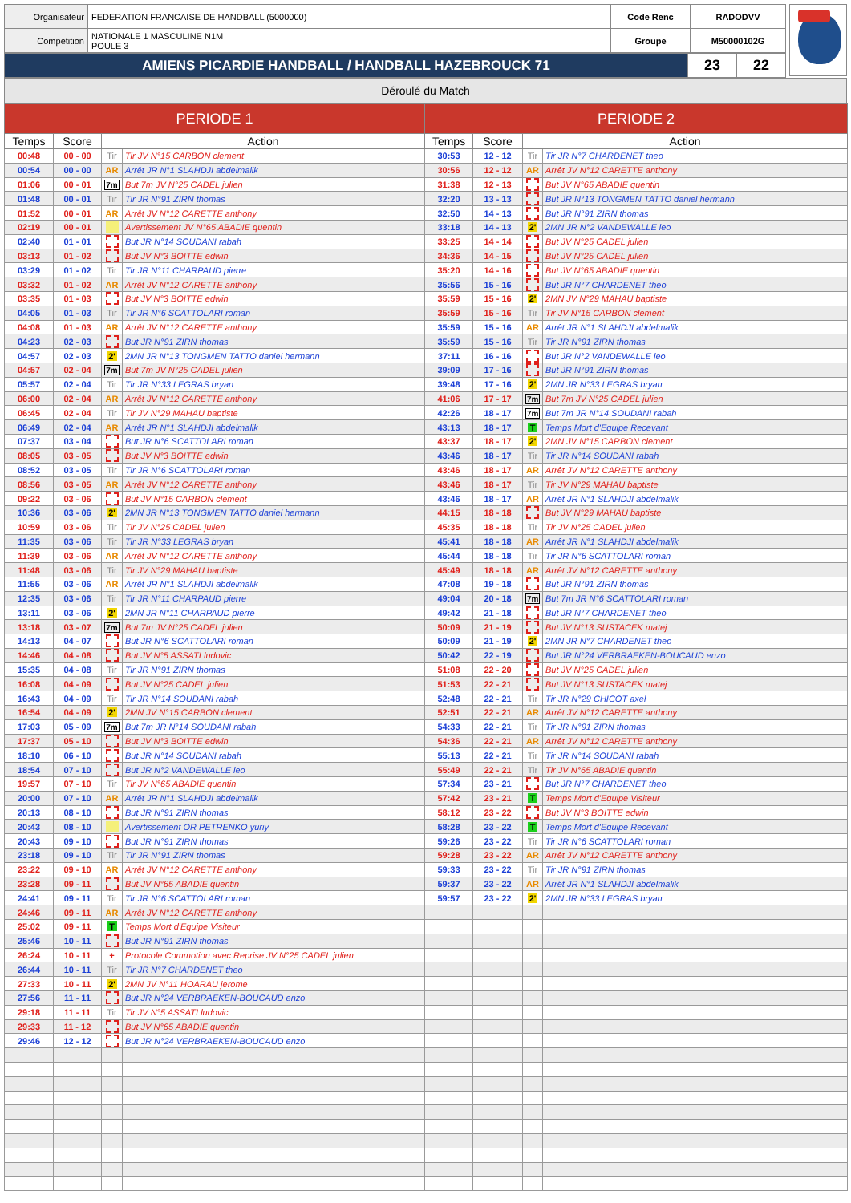| Organisateur | FEDERATION FRANCAISE DE HANDBALL (5000000) | Code Renc | RADODVV |
| Compétition | NATIONALE 1 MASCULINE N1M POULE 3 | Groupe | M50000102G |
| AMIENS PICARDIE HANDBALL / HANDBALL HAZEBROUCK 71 | 23 | 22 |
Déroulé du Match
| PERIODE 1 | | | | PERIODE 2 | | | |
| --- | --- | --- | --- | --- | --- | --- | --- |
| Temps | Score | Action | | Temps | Score | Action | |
| 00:48 | 00 - 00 | Tir | Tir JV N°15 CARBON clement | 30:53 | 12 - 12 | Tir | Tir JR N°7 CHARDENET theo |
| 00:54 | 00 - 00 | AR | Arrêt JR N°1 SLAHDJI abdelmalik | 30:56 | 12 - 12 | AR | Arrêt JV N°12 CARETTE anthony |
| 01:06 | 00 - 01 | 7m | But 7m JV N°25 CADEL julien | 31:38 | 12 - 13 | | But JV N°65 ABADIE quentin |
| 01:48 | 00 - 01 | Tir | Tir JR N°91 ZIRN thomas | 32:20 | 13 - 13 | | But JR N°13 TONGMEN TATTO daniel hermann |
| 01:52 | 00 - 01 | AR | Arrêt JV N°12 CARETTE anthony | 32:50 | 14 - 13 | | But JR N°91 ZIRN thomas |
| 02:19 | 00 - 01 | | Avertissement JV N°65 ABADIE quentin | 33:18 | 14 - 13 | 2' | 2MN JR N°2 VANDEWALLE leo |
| 02:40 | 01 - 01 | | But JR N°14 SOUDANI rabah | 33:25 | 14 - 14 | | But JV N°25 CADEL julien |
| 03:13 | 01 - 02 | | But JV N°3 BOITTE edwin | 34:36 | 14 - 15 | | But JV N°25 CADEL julien |
| 03:29 | 01 - 02 | Tir | Tir JR N°11 CHARPAUD pierre | 35:20 | 14 - 16 | | But JV N°65 ABADIE quentin |
| 03:32 | 01 - 02 | AR | Arrêt JV N°12 CARETTE anthony | 35:56 | 15 - 16 | | But JR N°7 CHARDENET theo |
| 03:35 | 01 - 03 | | But JV N°3 BOITTE edwin | 35:59 | 15 - 16 | 2' | 2MN JV N°29 MAHAU baptiste |
| 04:05 | 01 - 03 | Tir | Tir JR N°6 SCATTOLARI roman | 35:59 | 15 - 16 | Tir | Tir JV N°15 CARBON clement |
| 04:08 | 01 - 03 | AR | Arrêt JV N°12 CARETTE anthony | 35:59 | 15 - 16 | AR | Arrêt JR N°1 SLAHDJI abdelmalik |
| 04:23 | 02 - 03 | | But JR N°91 ZIRN thomas | 35:59 | 15 - 16 | Tir | Tir JR N°91 ZIRN thomas |
| 04:57 | 02 - 03 | 2' | 2MN JR N°13 TONGMEN TATTO daniel hermann | 37:11 | 16 - 16 | | But JR N°2 VANDEWALLE leo |
| 04:57 | 02 - 04 | 7m | But 7m JV N°25 CADEL julien | 39:09 | 17 - 16 | | But JR N°91 ZIRN thomas |
| 05:57 | 02 - 04 | Tir | Tir JR N°33 LEGRAS bryan | 39:48 | 17 - 16 | 2' | 2MN JR N°33 LEGRAS bryan |
| 06:00 | 02 - 04 | AR | Arrêt JV N°12 CARETTE anthony | 41:06 | 17 - 17 | 7m | But 7m JV N°25 CADEL julien |
| 06:45 | 02 - 04 | Tir | Tir JV N°29 MAHAU baptiste | 42:26 | 18 - 17 | 7m | But 7m JR N°14 SOUDANI rabah |
| 06:49 | 02 - 04 | AR | Arrêt JR N°1 SLAHDJI abdelmalik | 43:13 | 18 - 17 | T | Temps Mort d'Equipe Recevant |
| 07:37 | 03 - 04 | | But JR N°6 SCATTOLARI roman | 43:37 | 18 - 17 | 2' | 2MN JV N°15 CARBON clement |
| 08:05 | 03 - 05 | | But JV N°3 BOITTE edwin | 43:46 | 18 - 17 | Tir | Tir JR N°14 SOUDANI rabah |
| 08:52 | 03 - 05 | Tir | Tir JR N°6 SCATTOLARI roman | 43:46 | 18 - 17 | AR | Arrêt JV N°12 CARETTE anthony |
| 08:56 | 03 - 05 | AR | Arrêt JV N°12 CARETTE anthony | 43:46 | 18 - 17 | Tir | Tir JV N°29 MAHAU baptiste |
| 09:22 | 03 - 06 | | But JV N°15 CARBON clement | 43:46 | 18 - 17 | AR | Arrêt JR N°1 SLAHDJI abdelmalik |
| 10:36 | 03 - 06 | 2' | 2MN JR N°13 TONGMEN TATTO daniel hermann | 44:15 | 18 - 18 | | But JV N°29 MAHAU baptiste |
| 10:59 | 03 - 06 | Tir | Tir JV N°25 CADEL julien | 45:35 | 18 - 18 | Tir | Tir JV N°25 CADEL julien |
| 11:35 | 03 - 06 | Tir | Tir JR N°33 LEGRAS bryan | 45:41 | 18 - 18 | AR | Arrêt JR N°1 SLAHDJI abdelmalik |
| 11:39 | 03 - 06 | AR | Arrêt JV N°12 CARETTE anthony | 45:44 | 18 - 18 | Tir | Tir JR N°6 SCATTOLARI roman |
| 11:48 | 03 - 06 | Tir | Tir JV N°29 MAHAU baptiste | 45:49 | 18 - 18 | AR | Arrêt JV N°12 CARETTE anthony |
| 11:55 | 03 - 06 | AR | Arrêt JR N°1 SLAHDJI abdelmalik | 47:08 | 19 - 18 | | But JR N°91 ZIRN thomas |
| 12:35 | 03 - 06 | Tir | Tir JR N°11 CHARPAUD pierre | 49:04 | 20 - 18 | 7m | But 7m JR N°6 SCATTOLARI roman |
| 13:11 | 03 - 06 | 2' | 2MN JR N°11 CHARPAUD pierre | 49:42 | 21 - 18 | | But JR N°7 CHARDENET theo |
| 13:18 | 03 - 07 | 7m | But 7m JV N°25 CADEL julien | 50:09 | 21 - 19 | | But JV N°13 SUSTACEK matej |
| 14:13 | 04 - 07 | | But JR N°6 SCATTOLARI roman | 50:09 | 21 - 19 | 2' | 2MN JR N°7 CHARDENET theo |
| 14:46 | 04 - 08 | | But JV N°5 ASSATI ludovic | 50:42 | 22 - 19 | | But JR N°24 VERBRAEKEN-BOUCAUD enzo |
| 15:35 | 04 - 08 | Tir | Tir JR N°91 ZIRN thomas | 51:08 | 22 - 20 | | But JV N°25 CADEL julien |
| 16:08 | 04 - 09 | | But JV N°25 CADEL julien | 51:53 | 22 - 21 | | But JV N°13 SUSTACEK matej |
| 16:43 | 04 - 09 | Tir | Tir JR N°14 SOUDANI rabah | 52:48 | 22 - 21 | Tir | Tir JR N°29 CHICOT axel |
| 16:54 | 04 - 09 | 2' | 2MN JV N°15 CARBON clement | 52:51 | 22 - 21 | AR | Arrêt JV N°12 CARETTE anthony |
| 17:03 | 05 - 09 | 7m | But 7m JR N°14 SOUDANI rabah | 54:33 | 22 - 21 | Tir | Tir JR N°91 ZIRN thomas |
| 17:37 | 05 - 10 | | But JV N°3 BOITTE edwin | 54:36 | 22 - 21 | AR | Arrêt JV N°12 CARETTE anthony |
| 18:10 | 06 - 10 | | But JR N°14 SOUDANI rabah | 55:13 | 22 - 21 | Tir | Tir JR N°14 SOUDANI rabah |
| 18:54 | 07 - 10 | | But JR N°2 VANDEWALLE leo | 55:49 | 22 - 21 | Tir | Tir JV N°65 ABADIE quentin |
| 19:57 | 07 - 10 | Tir | Tir JV N°65 ABADIE quentin | 57:34 | 23 - 21 | | But JR N°7 CHARDENET theo |
| 20:00 | 07 - 10 | AR | Arrêt JR N°1 SLAHDJI abdelmalik | 57:42 | 23 - 21 | T | Temps Mort d'Equipe Visiteur |
| 20:13 | 08 - 10 | | But JR N°91 ZIRN thomas | 58:12 | 23 - 22 | | But JV N°3 BOITTE edwin |
| 20:43 | 08 - 10 | | Avertissement OR PETRENKO yuriy | 58:28 | 23 - 22 | T | Temps Mort d'Equipe Recevant |
| 20:43 | 09 - 10 | | But JR N°91 ZIRN thomas | 59:26 | 23 - 22 | Tir | Tir JR N°6 SCATTOLARI roman |
| 23:18 | 09 - 10 | Tir | Tir JR N°91 ZIRN thomas | 59:28 | 23 - 22 | AR | Arrêt JV N°12 CARETTE anthony |
| 23:22 | 09 - 10 | AR | Arrêt JV N°12 CARETTE anthony | 59:33 | 23 - 22 | Tir | Tir JR N°91 ZIRN thomas |
| 23:28 | 09 - 11 | | But JV N°65 ABADIE quentin | 59:37 | 23 - 22 | AR | Arrêt JR N°1 SLAHDJI abdelmalik |
| 24:41 | 09 - 11 | Tir | Tir JR N°6 SCATTOLARI roman | 59:57 | 23 - 22 | 2' | 2MN JR N°33 LEGRAS bryan |
| 24:46 | 09 - 11 | AR | Arrêt JV N°12 CARETTE anthony | | | | |
| 25:02 | 09 - 11 | T | Temps Mort d'Equipe Visiteur | | | | |
| 25:46 | 10 - 11 | | But JR N°91 ZIRN thomas | | | | |
| 26:24 | 10 - 11 | + | Protocole Commotion avec Reprise JV N°25 CADEL julien | | | | |
| 26:44 | 10 - 11 | Tir | Tir JR N°7 CHARDENET theo | | | | |
| 27:33 | 10 - 11 | 2' | 2MN JV N°11 HOARAU jerome | | | | |
| 27:56 | 11 - 11 | | But JR N°24 VERBRAEKEN-BOUCAUD enzo | | | | |
| 29:18 | 11 - 11 | Tir | Tir JV N°5 ASSATI ludovic | | | | |
| 29:33 | 11 - 12 | | But JV N°65 ABADIE quentin | | | | |
| 29:46 | 12 - 12 | | But JR N°24 VERBRAEKEN-BOUCAUD enzo | | | | |